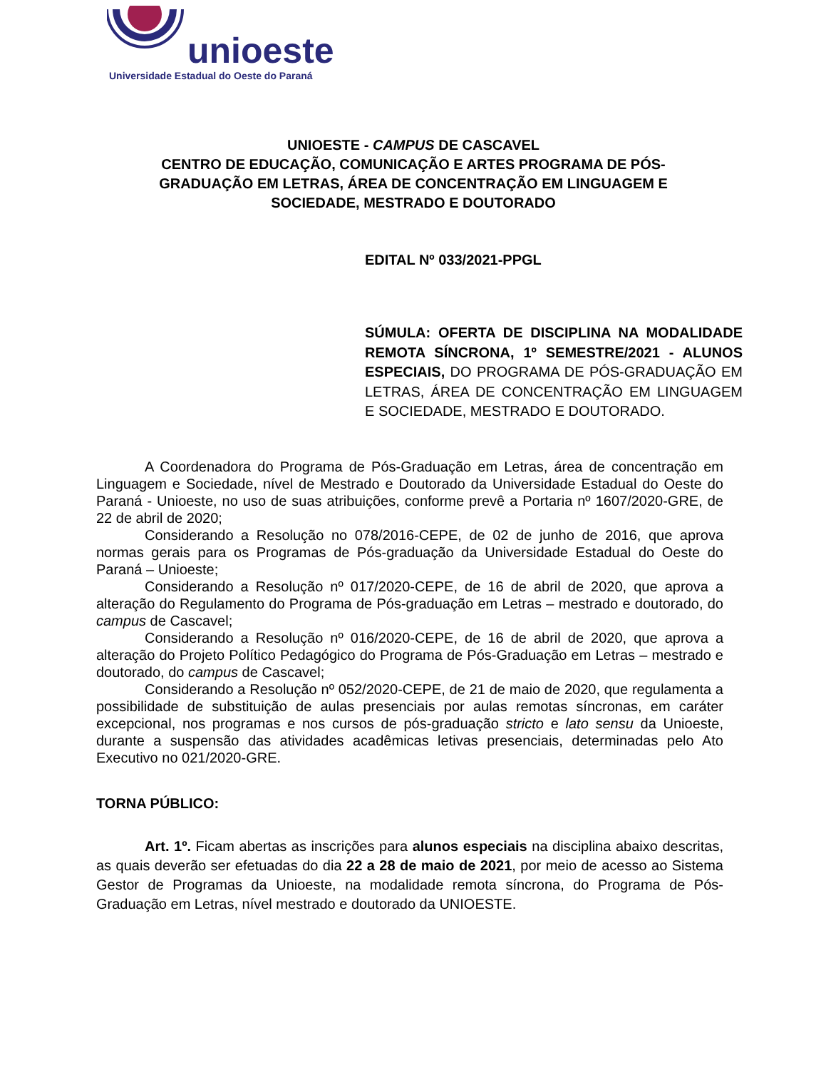unioeste
Universidade Estadual do Oeste do Paraná
UNIOESTE - CAMPUS DE CASCAVEL
CENTRO DE EDUCAÇÃO, COMUNICAÇÃO E ARTES PROGRAMA DE PÓS-GRADUAÇÃO EM LETRAS, ÁREA DE CONCENTRAÇÃO EM LINGUAGEM E SOCIEDADE, MESTRADO E DOUTORADO
EDITAL Nº 033/2021-PPGL
SÚMULA: OFERTA DE DISCIPLINA NA MODALIDADE REMOTA SÍNCRONA, 1º SEMESTRE/2021 - ALUNOS ESPECIAIS, DO PROGRAMA DE PÓS-GRADUAÇÃO EM LETRAS, ÁREA DE CONCENTRAÇÃO EM LINGUAGEM E SOCIEDADE, MESTRADO E DOUTORADO.
A Coordenadora do Programa de Pós-Graduação em Letras, área de concentração em Linguagem e Sociedade, nível de Mestrado e Doutorado da Universidade Estadual do Oeste do Paraná - Unioeste, no uso de suas atribuições, conforme prevê a Portaria nº 1607/2020-GRE, de 22 de abril de 2020;
Considerando a Resolução no 078/2016-CEPE, de 02 de junho de 2016, que aprova normas gerais para os Programas de Pós-graduação da Universidade Estadual do Oeste do Paraná – Unioeste;
Considerando a Resolução nº 017/2020-CEPE, de 16 de abril de 2020, que aprova a alteração do Regulamento do Programa de Pós-graduação em Letras – mestrado e doutorado, do campus de Cascavel;
Considerando a Resolução nº 016/2020-CEPE, de 16 de abril de 2020, que aprova a alteração do Projeto Político Pedagógico do Programa de Pós-Graduação em Letras – mestrado e doutorado, do campus de Cascavel;
Considerando a Resolução nº 052/2020-CEPE, de 21 de maio de 2020, que regulamenta a possibilidade de substituição de aulas presenciais por aulas remotas síncronas, em caráter excepcional, nos programas e nos cursos de pós-graduação stricto e lato sensu da Unioeste, durante a suspensão das atividades acadêmicas letivas presenciais, determinadas pelo Ato Executivo no 021/2020-GRE.
TORNA PÚBLICO:
Art. 1º. Ficam abertas as inscrições para alunos especiais na disciplina abaixo descritas, as quais deverão ser efetuadas do dia 22 a 28 de maio de 2021, por meio de acesso ao Sistema Gestor de Programas da Unioeste, na modalidade remota síncrona, do Programa de Pós-Graduação em Letras, nível mestrado e doutorado da UNIOESTE.